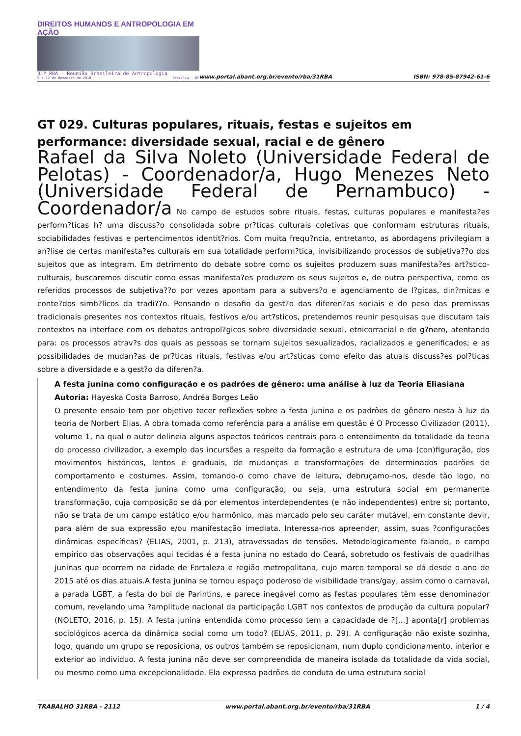DIREITOS HUMANOS E ANTROPOLOGIA EM AÇÃO
31ª RBA - Reunião Brasileira de Antropologia
9 a 12 de dezembro de 2018 Brasília - DF
www.portal.abant.org.br/evento/rba/31RBA
ISBN: 978-85-87942-61-6
GT 029. Culturas populares, rituais, festas e sujeitos em performance: diversidade sexual, racial e de gênero
Rafael da Silva Noleto (Universidade Federal de Pelotas) - Coordenador/a, Hugo Menezes Neto (Universidade Federal de Pernambuco) - Coordenador/a No campo de estudos sobre rituais, festas, culturas populares e manifesta?es perform?ticas h? uma discuss?o consolidada sobre pr?ticas culturais coletivas que conformam estruturas rituais, sociabilidades festivas e pertencimentos identit?rios. Com muita frequ?ncia, entretanto, as abordagens privilegiam a an?lise de certas manifesta?es culturais em sua totalidade perform?tica, invisibilizando processos de subjetiva??o dos sujeitos que as integram. Em detrimento do debate sobre como os sujeitos produzem suas manifesta?es art?stico-culturais, buscaremos discutir como essas manifesta?es produzem os seus sujeitos e, de outra perspectiva, como os referidos processos de subjetiva??o por vezes apontam para a subvers?o e agenciamento de l?gicas, din?micas e conte?dos simb?licos da tradi??o. Pensando o desafio da gest?o das diferen?as sociais e do peso das premissas tradicionais presentes nos contextos rituais, festivos e/ou art?sticos, pretendemos reunir pesquisas que discutam tais contextos na interface com os debates antropol?gicos sobre diversidade sexual, etnicorracial e de g?nero, atentando para: os processos atrav?s dos quais as pessoas se tornam sujeitos sexualizados, racializados e generificados; e as possibilidades de mudan?as de pr?ticas rituais, festivas e/ou art?sticas como efeito das atuais discuss?es pol?ticas sobre a diversidade e a gest?o da diferen?a.
A festa junina como configuração e os padrões de gênero: uma análise à luz da Teoria Eliasiana
Autoria: Hayeska Costa Barroso, Andréa Borges Leão
O presente ensaio tem por objetivo tecer reflexões sobre a festa junina e os padrões de gênero nesta à luz da teoria de Norbert Elias. A obra tomada como referência para a análise em questão é O Processo Civilizador (2011), volume 1, na qual o autor delineia alguns aspectos teóricos centrais para o entendimento da totalidade da teoria do processo civilizador, a exemplo das incursões a respeito da formação e estrutura de uma (con)figuração, dos movimentos históricos, lentos e graduais, de mudanças e transformações de determinados padrões de comportamento e costumes. Assim, tomando-o como chave de leitura, debruçamo-nos, desde tão logo, no entendimento da festa junina como uma configuração, ou seja, uma estrutura social em permanente transformação, cuja composição se dá por elementos interdependentes (e não independentes) entre si; portanto, não se trata de um campo estático e/ou harmônico, mas marcado pelo seu caráter mutável, em constante devir, para além de sua expressão e/ou manifestação imediata. Interessa-nos apreender, assim, suas ?configurações dinâmicas específicas? (ELIAS, 2001, p. 213), atravessadas de tensões. Metodologicamente falando, o campo empírico das observações aqui tecidas é a festa junina no estado do Ceará, sobretudo os festivais de quadrilhas juninas que ocorrem na cidade de Fortaleza e região metropolitana, cujo marco temporal se dá desde o ano de 2015 até os dias atuais.A festa junina se tornou espaço poderoso de visibilidade trans/gay, assim como o carnaval, a parada LGBT, a festa do boi de Parintins, e parece inegável como as festas populares têm esse denominador comum, revelando uma ?amplitude nacional da participação LGBT nos contextos de produção da cultura popular? (NOLETO, 2016, p. 15). A festa junina entendida como processo tem a capacidade de ?[...] aponta[r] problemas sociológicos acerca da dinâmica social como um todo? (ELIAS, 2011, p. 29). A configuração não existe sozinha, logo, quando um grupo se reposiciona, os outros também se reposicionam, num duplo condicionamento, interior e exterior ao individuo. A festa junina não deve ser compreendida de maneira isolada da totalidade da vida social, ou mesmo como uma excepcionalidade. Ela expressa padrões de conduta de uma estrutura social
TRABALHO 31RBA - 2112 www.portal.abant.org.br/evento/rba/31RBA 1 / 4